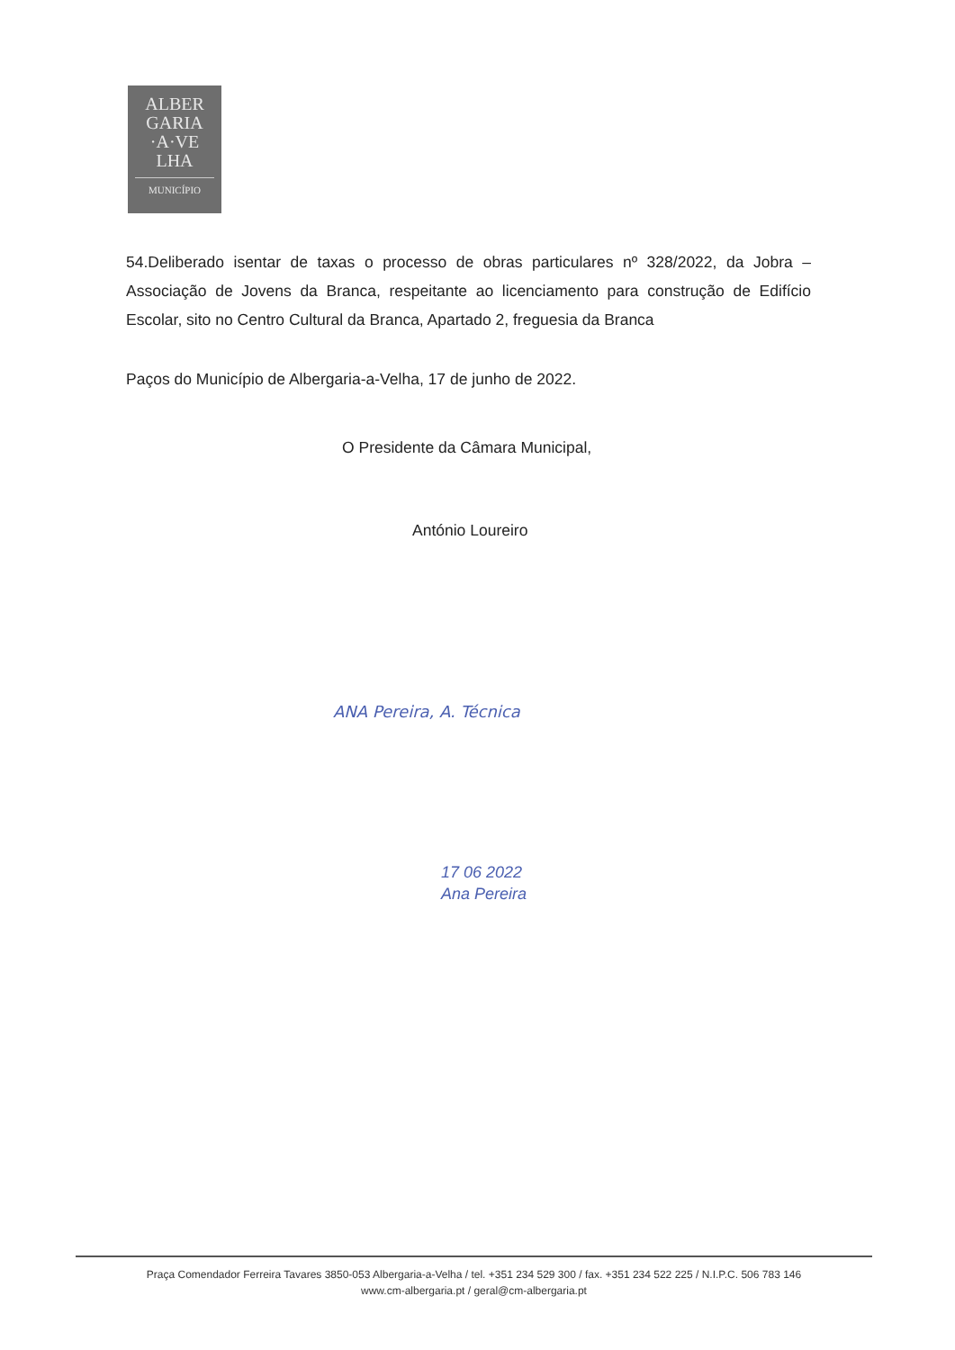ALBER
GARIA
·A·VE
LHA
MUNICÍPIO
54.Deliberado isentar de taxas o processo de obras particulares nº 328/2022, da Jobra – Associação de Jovens da Branca, respeitante ao licenciamento para construção de Edifício Escolar, sito no Centro Cultural da Branca, Apartado 2, freguesia da Branca
Paços do Município de Albergaria-a-Velha, 17 de junho de 2022.
O Presidente da Câmara Municipal,
António Loureiro
ANA Pereira, A. Técnica
17 06 2022
Ana Pereira
Praça Comendador Ferreira Tavares 3850-053 Albergaria-a-Velha / tel. +351 234 529 300 / fax. +351 234 522 225 / N.I.P.C. 506 783 146
www.cm-albergaria.pt / geral@cm-albergaria.pt